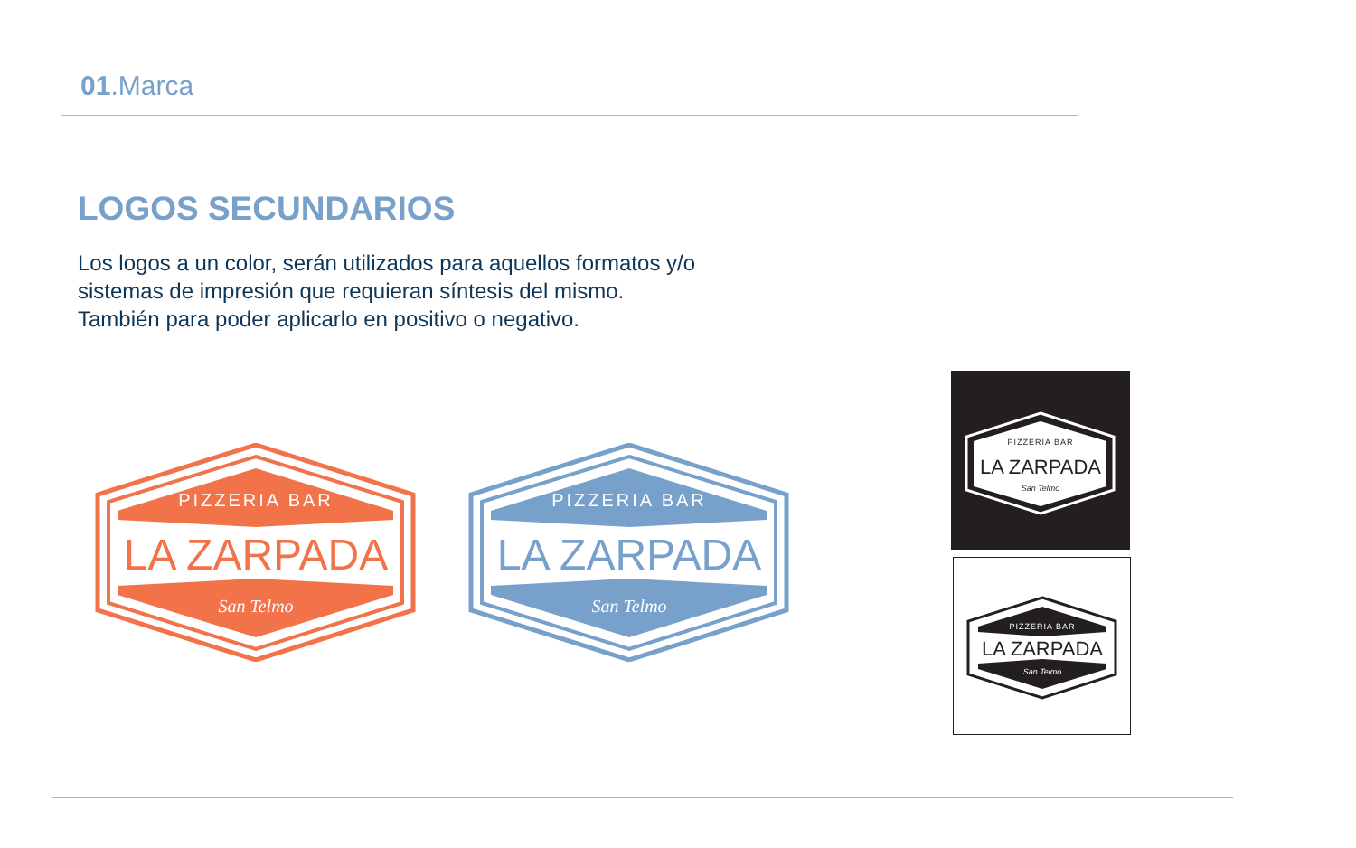01.Marca
LOGOS SECUNDARIOS
Los logos a un color, serán utilizados para aquellos formatos y/o
sistemas de impresión que requieran síntesis del mismo.
También para poder aplicarlo en positivo o negativo.
PIZZERIA BAR
LA ZARPADA
San Telmo
PIZZERIA BAR
LA ZARPADA
San Telmo
PIZZERIA BAR
LA ZARPADA
San Telmo
PIZZERIA BAR
LA ZARPADA
San Telmo